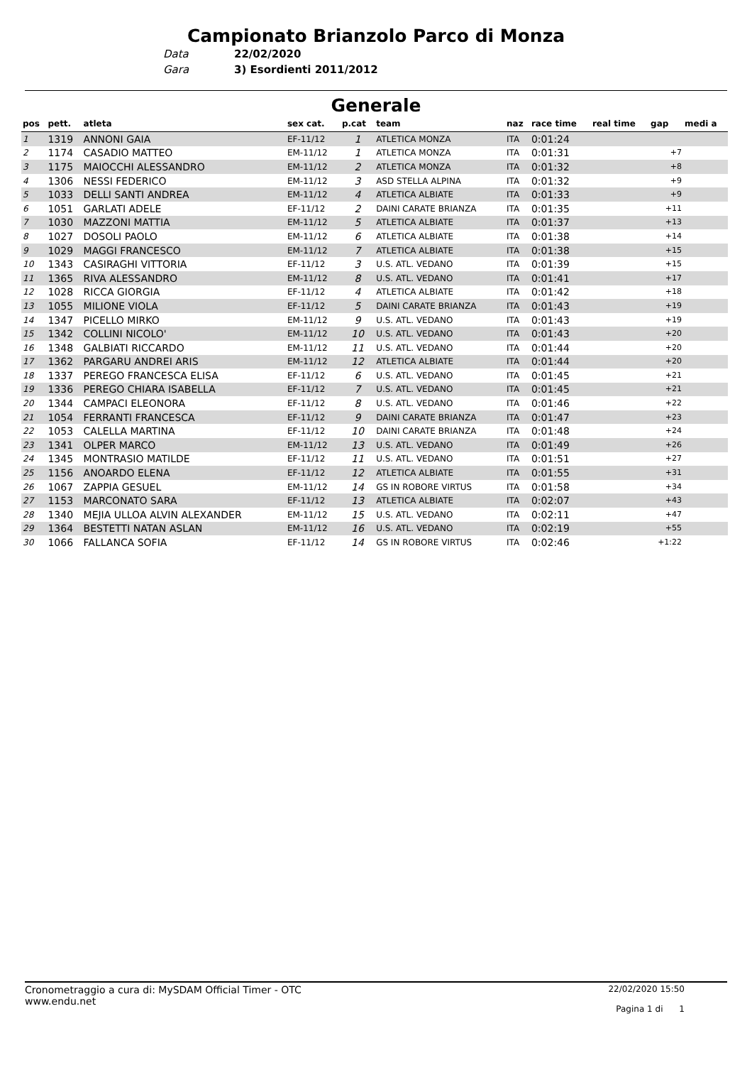Campionato Brianzolo Parco di Monza
Data 22/02/2020
Gara 3) Esordienti 2011/2012
Generale
| pos | pett. | atleta | sex cat. | p.cat | team | naz | race time | real time | gap | medi a |
| --- | --- | --- | --- | --- | --- | --- | --- | --- | --- | --- |
| 1 | 1319 | ANNONI GAIA | EF-11/12 | 1 | ATLETICA MONZA | ITA | 0:01:24 | | | |
| 2 | 1174 | CASADIO MATTEO | EM-11/12 | 1 | ATLETICA MONZA | ITA | 0:01:31 | | +7 | |
| 3 | 1175 | MAIOCCHI ALESSANDRO | EM-11/12 | 2 | ATLETICA MONZA | ITA | 0:01:32 | | +8 | |
| 4 | 1306 | NESSI FEDERICO | EM-11/12 | 3 | ASD STELLA ALPINA | ITA | 0:01:32 | | +9 | |
| 5 | 1033 | DELLI SANTI ANDREA | EM-11/12 | 4 | ATLETICA ALBIATE | ITA | 0:01:33 | | +9 | |
| 6 | 1051 | GARLATI ADELE | EF-11/12 | 2 | DAINI CARATE BRIANZA | ITA | 0:01:35 | | +11 | |
| 7 | 1030 | MAZZONI MATTIA | EM-11/12 | 5 | ATLETICA ALBIATE | ITA | 0:01:37 | | +13 | |
| 8 | 1027 | DOSOLI PAOLO | EM-11/12 | 6 | ATLETICA ALBIATE | ITA | 0:01:38 | | +14 | |
| 9 | 1029 | MAGGI FRANCESCO | EM-11/12 | 7 | ATLETICA ALBIATE | ITA | 0:01:38 | | +15 | |
| 10 | 1343 | CASIRAGHI VITTORIA | EF-11/12 | 3 | U.S. ATL. VEDANO | ITA | 0:01:39 | | +15 | |
| 11 | 1365 | RIVA ALESSANDRO | EM-11/12 | 8 | U.S. ATL. VEDANO | ITA | 0:01:41 | | +17 | |
| 12 | 1028 | RICCA GIORGIA | EF-11/12 | 4 | ATLETICA ALBIATE | ITA | 0:01:42 | | +18 | |
| 13 | 1055 | MILIONE VIOLA | EF-11/12 | 5 | DAINI CARATE BRIANZA | ITA | 0:01:43 | | +19 | |
| 14 | 1347 | PICELLO MIRKO | EM-11/12 | 9 | U.S. ATL. VEDANO | ITA | 0:01:43 | | +19 | |
| 15 | 1342 | COLLINI NICOLO' | EM-11/12 | 10 | U.S. ATL. VEDANO | ITA | 0:01:43 | | +20 | |
| 16 | 1348 | GALBIATI RICCARDO | EM-11/12 | 11 | U.S. ATL. VEDANO | ITA | 0:01:44 | | +20 | |
| 17 | 1362 | PARGARU ANDREI ARIS | EM-11/12 | 12 | ATLETICA ALBIATE | ITA | 0:01:44 | | +20 | |
| 18 | 1337 | PEREGO FRANCESCA ELISA | EF-11/12 | 6 | U.S. ATL. VEDANO | ITA | 0:01:45 | | +21 | |
| 19 | 1336 | PEREGO CHIARA ISABELLA | EF-11/12 | 7 | U.S. ATL. VEDANO | ITA | 0:01:45 | | +21 | |
| 20 | 1344 | CAMPACI ELEONORA | EF-11/12 | 8 | U.S. ATL. VEDANO | ITA | 0:01:46 | | +22 | |
| 21 | 1054 | FERRANTI FRANCESCA | EF-11/12 | 9 | DAINI CARATE BRIANZA | ITA | 0:01:47 | | +23 | |
| 22 | 1053 | CALELLA MARTINA | EF-11/12 | 10 | DAINI CARATE BRIANZA | ITA | 0:01:48 | | +24 | |
| 23 | 1341 | OLPER MARCO | EM-11/12 | 13 | U.S. ATL. VEDANO | ITA | 0:01:49 | | +26 | |
| 24 | 1345 | MONTRASIO MATILDE | EF-11/12 | 11 | U.S. ATL. VEDANO | ITA | 0:01:51 | | +27 | |
| 25 | 1156 | ANOARDO ELENA | EF-11/12 | 12 | ATLETICA ALBIATE | ITA | 0:01:55 | | +31 | |
| 26 | 1067 | ZAPPIA GESUEL | EM-11/12 | 14 | GS IN ROBORE VIRTUS | ITA | 0:01:58 | | +34 | |
| 27 | 1153 | MARCONATO SARA | EF-11/12 | 13 | ATLETICA ALBIATE | ITA | 0:02:07 | | +43 | |
| 28 | 1340 | MEJIA ULLOA ALVIN ALEXANDER | EM-11/12 | 15 | U.S. ATL. VEDANO | ITA | 0:02:11 | | +47 | |
| 29 | 1364 | BESTETTI NATAN ASLAN | EM-11/12 | 16 | U.S. ATL. VEDANO | ITA | 0:02:19 | | +55 | |
| 30 | 1066 | FALLANCA SOFIA | EF-11/12 | 14 | GS IN ROBORE VIRTUS | ITA | 0:02:46 | | +1:22 | |
Cronometraggio a cura di: MySDAM Official Timer - OTC
www.endu.net
22/02/2020 15:50
Pagina 1 di 1